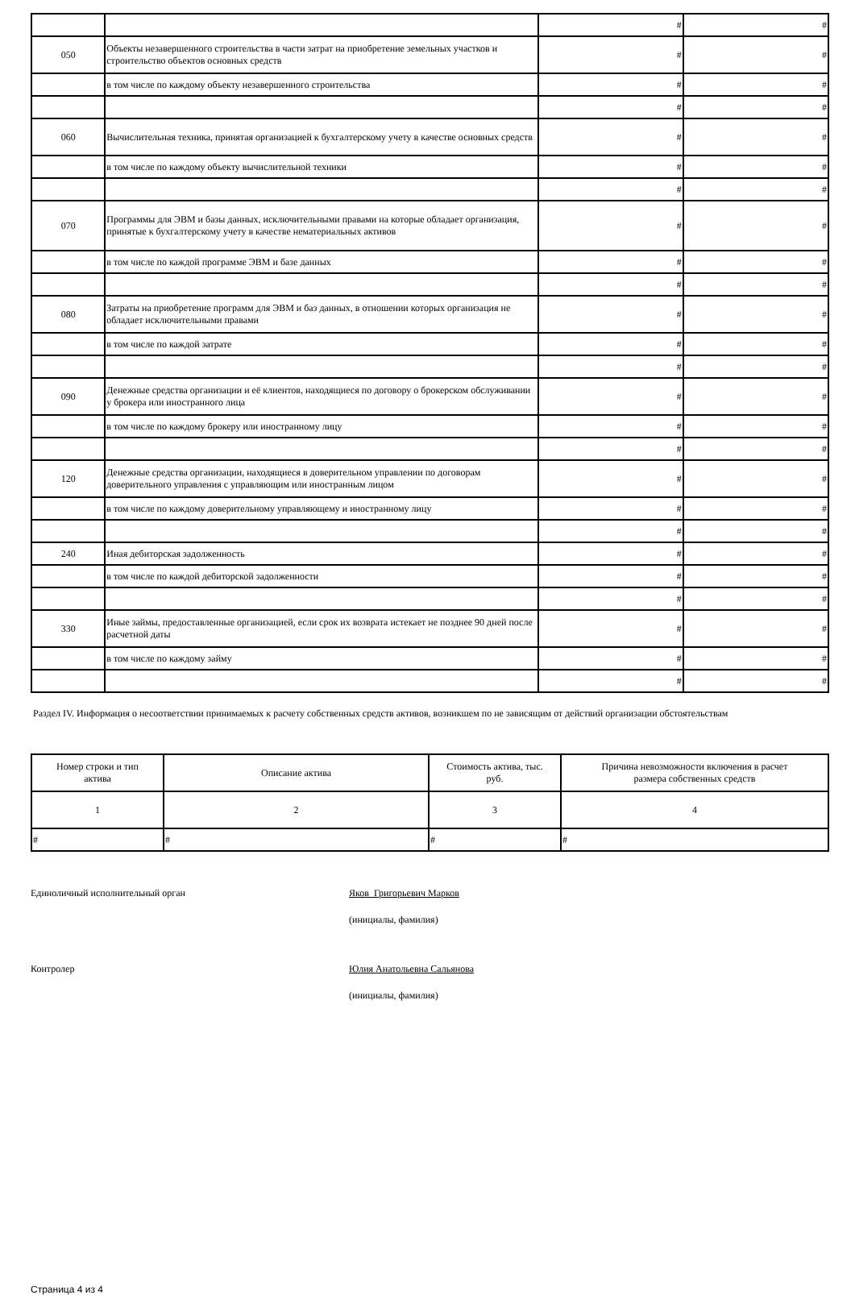| | | # | # |
| 050 | Объекты незавершенного строительства в части затрат на приобретение земельных участков и строительство объектов основных средств | # | # |
| | в том числе по каждому объекту незавершенного строительства | # | # |
| | | # | # |
| 060 | Вычислительная техника, принятая организацией к бухгалтерскому учету в качестве основных средств | # | # |
| | в том числе по каждому объекту вычислительной техники | # | # |
| | | # | # |
| 070 | Программы для ЭВМ и базы данных, исключительными правами на которые обладает организация, принятые к бухгалтерскому учету в качестве нематериальных активов | # | # |
| | в том числе по каждой программе ЭВМ и базе данных | # | # |
| | | # | # |
| 080 | Затраты на приобретение программ для ЭВМ и баз данных, в отношении которых организация не обладает исключительными правами | # | # |
| | в том числе по каждой затрате | # | # |
| | | # | # |
| 090 | Денежные средства организации и её клиентов, находящиеся по договору о брокерском обслуживании у брокера или иностранного лица | # | # |
| | в том числе по каждому брокеру или иностранному лицу | # | # |
| | | # | # |
| 120 | Денежные средства организации, находящиеся в доверительном управлении по договорам доверительного управления с управляющим или иностранным лицом | # | # |
| | в том числе по каждому доверительному управляющему и иностранному лицу | # | # |
| | | # | # |
| 240 | Иная дебиторская задолженность | # | # |
| | в том числе по каждой дебиторской задолженности | # | # |
| | | # | # |
| 330 | Иные займы, предоставленные организацией, если срок их возврата истекает не позднее 90 дней после расчетной даты | # | # |
| | в том числе по каждому займу | # | # |
| | | # | # |
Раздел IV. Информация о несоответствии принимаемых к расчету собственных средств активов, возникшем по не зависящим от действий организации обстоятельствам
| Номер строки и тип актива | Описание актива | Стоимость актива, тыс. руб. | Причина невозможности включения в расчет размера собственных средств |
| --- | --- | --- | --- |
| 1 | 2 | 3 | 4 |
| # | # | # | # |
Единоличный исполнительный орган Яков Григорьевич Марков
(инициалы, фамилия)
Контролер Юлия Анатольевна Сальянова
(инициалы, фамилия)
Страница 4 из 4